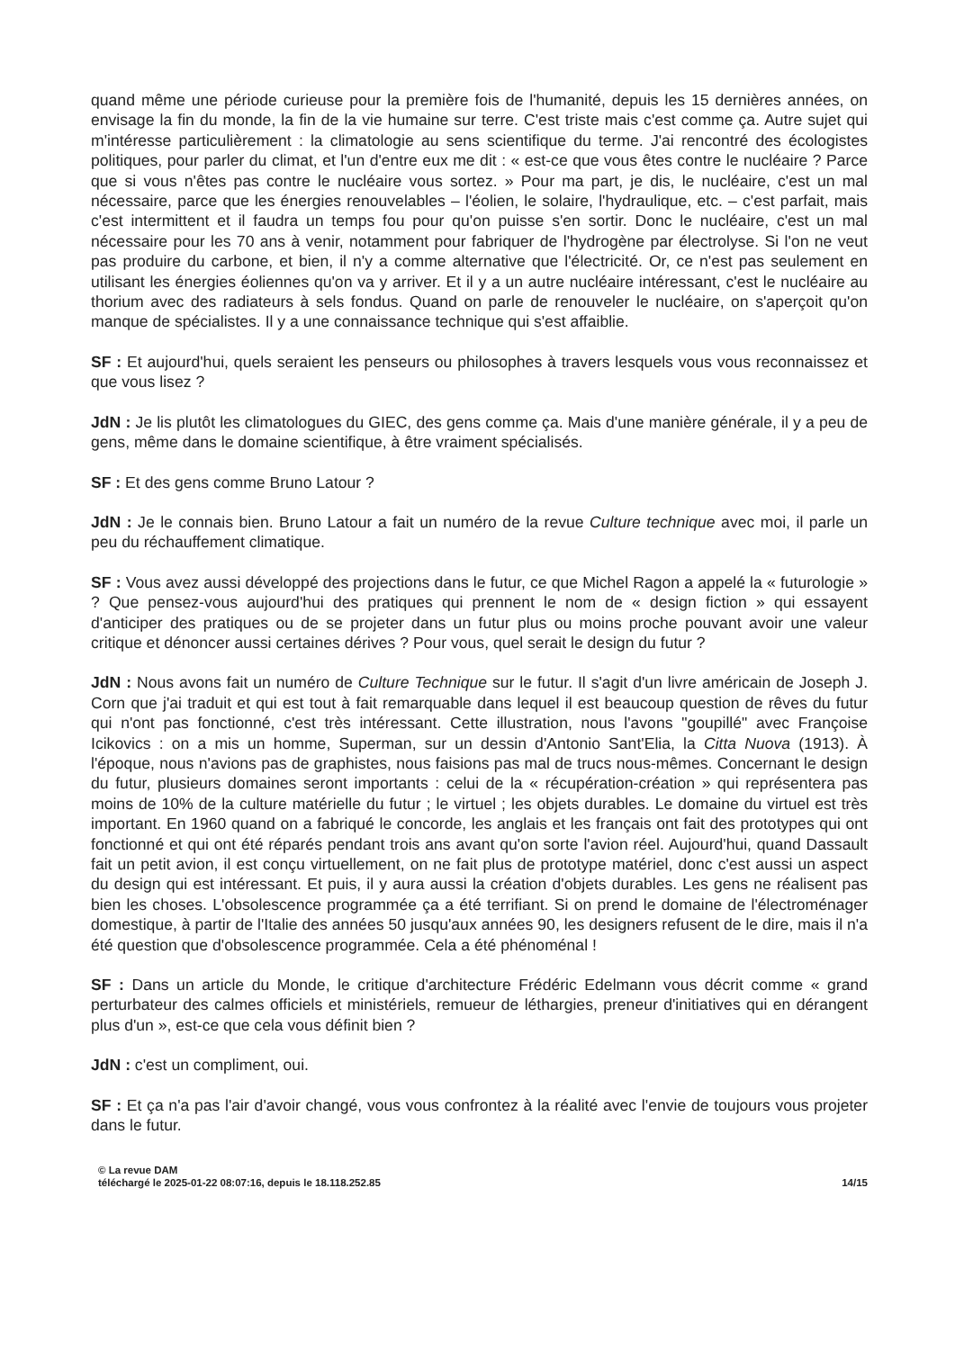quand même une période curieuse pour la première fois de l'humanité, depuis les 15 dernières années, on envisage la fin du monde, la fin de la vie humaine sur terre. C'est triste mais c'est comme ça. Autre sujet qui m'intéresse particulièrement : la climatologie au sens scientifique du terme. J'ai rencontré des écologistes politiques, pour parler du climat, et l'un d'entre eux me dit : « est-ce que vous êtes contre le nucléaire ? Parce que si vous n'êtes pas contre le nucléaire vous sortez. » Pour ma part, je dis, le nucléaire, c'est un mal nécessaire, parce que les énergies renouvelables – l'éolien, le solaire, l'hydraulique, etc. – c'est parfait, mais c'est intermittent et il faudra un temps fou pour qu'on puisse s'en sortir. Donc le nucléaire, c'est un mal nécessaire pour les 70 ans à venir, notamment pour fabriquer de l'hydrogène par électrolyse. Si l'on ne veut pas produire du carbone, et bien, il n'y a comme alternative que l'électricité. Or, ce n'est pas seulement en utilisant les énergies éoliennes qu'on va y arriver. Et il y a un autre nucléaire intéressant, c'est le nucléaire au thorium avec des radiateurs à sels fondus. Quand on parle de renouveler le nucléaire, on s'aperçoit qu'on manque de spécialistes. Il y a une connaissance technique qui s'est affaiblie.
SF : Et aujourd'hui, quels seraient les penseurs ou philosophes à travers lesquels vous vous reconnaissez et que vous lisez ?
JdN : Je lis plutôt les climatologues du GIEC, des gens comme ça. Mais d'une manière générale, il y a peu de gens, même dans le domaine scientifique, à être vraiment spécialisés.
SF : Et des gens comme Bruno Latour ?
JdN : Je le connais bien. Bruno Latour a fait un numéro de la revue Culture technique avec moi, il parle un peu du réchauffement climatique.
SF : Vous avez aussi développé des projections dans le futur, ce que Michel Ragon a appelé la « futurologie » ? Que pensez-vous aujourd'hui des pratiques qui prennent le nom de « design fiction » qui essayent d'anticiper des pratiques ou de se projeter dans un futur plus ou moins proche pouvant avoir une valeur critique et dénoncer aussi certaines dérives ? Pour vous, quel serait le design du futur ?
JdN : Nous avons fait un numéro de Culture Technique sur le futur. Il s'agit d'un livre américain de Joseph J. Corn que j'ai traduit et qui est tout à fait remarquable dans lequel il est beaucoup question de rêves du futur qui n'ont pas fonctionné, c'est très intéressant. Cette illustration, nous l'avons "goupillé" avec Françoise Icikovics : on a mis un homme, Superman, sur un dessin d'Antonio Sant'Elia, la Citta Nuova (1913). À l'époque, nous n'avions pas de graphistes, nous faisions pas mal de trucs nous-mêmes. Concernant le design du futur, plusieurs domaines seront importants : celui de la « récupération-création » qui représentera pas moins de 10% de la culture matérielle du futur ; le virtuel ; les objets durables. Le domaine du virtuel est très important. En 1960 quand on a fabriqué le concorde, les anglais et les français ont fait des prototypes qui ont fonctionné et qui ont été réparés pendant trois ans avant qu'on sorte l'avion réel. Aujourd'hui, quand Dassault fait un petit avion, il est conçu virtuellement, on ne fait plus de prototype matériel, donc c'est aussi un aspect du design qui est intéressant. Et puis, il y aura aussi la création d'objets durables. Les gens ne réalisent pas bien les choses. L'obsolescence programmée ça a été terrifiant. Si on prend le domaine de l'électroménager domestique, à partir de l'Italie des années 50 jusqu'aux années 90, les designers refusent de le dire, mais il n'a été question que d'obsolescence programmée. Cela a été phénoménal !
SF : Dans un article du Monde, le critique d'architecture Frédéric Edelmann vous décrit comme « grand perturbateur des calmes officiels et ministériels, remueur de léthargies, preneur d'initiatives qui en dérangent plus d'un », est-ce que cela vous définit bien ?
JdN : c'est un compliment, oui.
SF : Et ça n'a pas l'air d'avoir changé, vous vous confrontez à la réalité avec l'envie de toujours vous projeter dans le futur.
© La revue DAM
téléchargé le 2025-01-22 08:07:16, depuis le 18.118.252.85 14/15